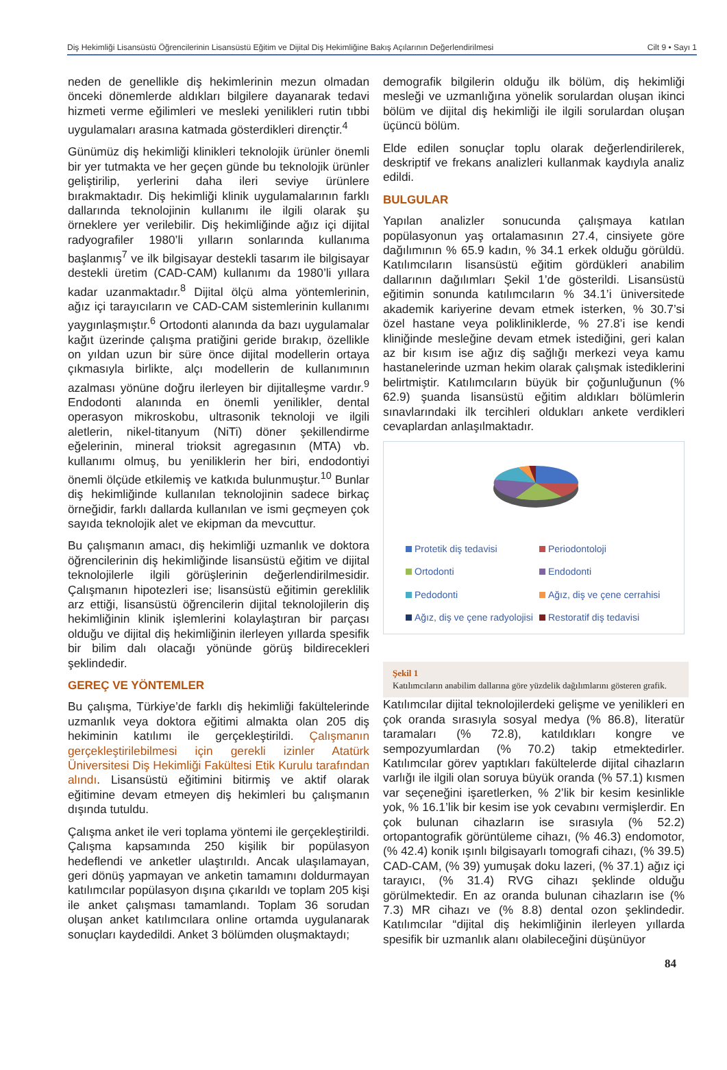Diş Hekimliği Lisansüstü Öğrencilerinin Lisansüstü Eğitim ve Dijital Diş Hekimliğine Bakış Açılarının Değerlendirilmesi Cilt 9 • Sayı 1
neden de genellikle diş hekimlerinin mezun olmadan önceki dönemlerde aldıkları bilgilere dayanarak tedavi hizmeti verme eğilimleri ve mesleki yenilikleri rutin tıbbi uygulamaları arasına katmada gösterdikleri dirençtir.<sup>4</sup>
Günümüz diş hekimliği klinikleri teknolojik ürünler önemli bir yer tutmakta ve her geçen günde bu teknolojik ürünler geliştirilip, yerlerini daha ileri seviye ürünlere bırakmaktadır. Diş hekimliği klinik uygulamalarının farklı dallarında teknolojinin kullanımı ile ilgili olarak şu örneklere yer verilebilir. Diş hekimliğinde ağız içi dijital radyografiler 1980’li yılların sonlarında kullanıma başlanmış<sup>7</sup> ve ilk bilgisayar destekli tasarım ile bilgisayar destekli üretim (CAD-CAM) kullanımı da 1980’li yıllara kadar uzanmaktadır.<sup>8</sup> Dijital ölçü alma yöntemlerinin, ağız içi tarayıcıların ve CAD-CAM sistemlerinin kullanımı yaygınlaşmıştır.<sup>6</sup> Ortodonti alanında da bazı uygulamalar kağıt üzerinde çalışma pratiğini geride bırakıp, özellikle on yıldan uzun bir süre önce dijital modellerin ortaya çıkmasıyla birlikte, alçı modellerin de kullanımının azalması yönüne doğru ilerleyen bir dijitalleşme vardır.<sup>9</sup> Endodonti alanında en önemli yenilikler, dental operasyon mikroskobu, ultrasonik teknoloji ve ilgili aletlerin, nikel-titanyum (NiTi) döner şekillendirme eğelerinin, mineral trioksit agregasının (MTA) vb. kullanımı olmuş, bu yeniliklerin her biri, endodontiyi önemli ölçüde etkilemiş ve katkıda bulunmuştur.<sup>10</sup> Bunlar diş hekimliğinde kullanılan teknolojinin sadece birkaç örneğidir, farklı dallarda kullanılan ve ismi geçmeyen çok sayıda teknolojik alet ve ekipman da mevcuttur.
Bu çalışmanın amacı, diş hekimliği uzmanlık ve doktora öğrencilerinin diş hekimliğinde lisansüstü eğitim ve dijital teknolojilerle ilgili görüşlerinin değerlendirilmesidir. Çalışmanın hipotezleri ise; lisansüstü eğitimin gereklilik arz ettiği, lisansüstü öğrencilerin dijital teknolojilerin diş hekimliğinin klinik işlemlerini kolaylaştıran bir parçası olduğu ve dijital diş hekimliğinin ilerleyen yıllarda spesifik bir bilim dalı olacağı yönünde görüş bildirecekleri şeklindedir.
GEREÇ VE YÖNTEMLER
Bu çalışma, Türkiye’de farklı diş hekimliği fakültelerinde uzmanlık veya doktora eğitimi almakta olan 205 diş hekiminin katılımı ile gerçekleştirildi. Çalışmanın gerçekleştirilebilmesi için gerekli izinler Atatürk Üniversitesi Diş Hekimliği Fakültesi Etik Kurulu tarafından alındı. Lisansüstü eğitimini bitirmiş ve aktif olarak eğitimine devam etmeyen diş hekimleri bu çalışmanın dışında tutuldu.
Çalışma anket ile veri toplama yöntemi ile gerçekleştirildi. Çalışma kapsamında 250 kişilik bir popülasyon hedeflendi ve anketler ulaştırıldı. Ancak ulaşılamayan, geri dönüş yapmayan ve anketin tamamını doldurmayan katılımcılar popülasyon dışına çıkarıldı ve toplam 205 kişi ile anket çalışması tamamlandı. Toplam 36 sorudan oluşan anket katılımcılara online ortamda uygulanarak sonuçları kaydedildi. Anket 3 bölümden oluşmaktaydı;
demografik bilgilerin olduğu ilk bölüm, diş hekimliği mesleği ve uzmanlığına yönelik sorulardan oluşan ikinci bölüm ve dijital diş hekimliği ile ilgili sorulardan oluşan üçüncü bölüm.
Elde edilen sonuçlar toplu olarak değerlendirilerek, deskriptif ve frekans analizleri kullanmak kaydıyla analiz edildi.
BULGULAR
Yapılan analizler sonucunda çalışmaya katılan popülasyonun yaş ortalamasının 27.4, cinsiyete göre dağılımının % 65.9 kadın, % 34.1 erkek olduğu görüldü. Katılımcıların lisansüstü eğitim gördükleri anabilim dallarının dağılımları Şekil 1’de gösterildi. Lisansüstü eğitimin sonunda katılımcıların % 34.1’i üniversitede akademik kariyerine devam etmek isterken, % 30.7’si özel hastane veya polikliniklerde, % 27.8’i ise kendi kliniğinde mesleğine devam etmek istediğini, geri kalan az bir kısım ise ağız diş sağlığı merkezi veya kamu hastanelerinde uzman hekim olarak çalışmak istediklerini belirtmiştir. Katılımcıların büyük bir çoğunluğunun (% 62.9) şuanda lisansüstü eğitim aldıkları bölümlerin sınavlarındaki ilk tercihleri oldukları ankete verdikleri cevaplardan anlaşılmaktadır.
Protetik diş tedavisi Periodontoloji Ortodonti Endodonti Pedodonti Ağız, diş ve çene cerrahisi Ağız, diş ve çene radyolojisi Restoratif diş tedavisi
Şekil 1
Katılımcıların anabilim dallarına göre yüzdelik dağılımlarını gösteren grafik.
Katılımcılar dijital teknolojilerdeki gelişme ve yenilikleri en çok oranda sırasıyla sosyal medya (% 86.8), literatür taramaları (% 72.8), katıldıkları kongre ve sempozyumlardan (% 70.2) takip etmektedirler. Katılımcılar görev yaptıkları fakültelerde dijital cihazların varlığı ile ilgili olan soruya büyük oranda (% 57.1) kısmen var seçeneğini işaretlerken, % 2’lik bir kesim kesinlikle yok, % 16.1’lik bir kesim ise yok cevabını vermişlerdir. En çok bulunan cihazların ise sırasıyla (% 52.2) ortopantografik görüntüleme cihazı, (% 46.3) endomotor, (% 42.4) konik ışınlı bilgisayarlı tomografi cihazı, (% 39.5) CAD-CAM, (% 39) yumuşak doku lazeri, (% 37.1) ağız içi tarayıcı, (% 31.4) RVG cihazı şeklinde olduğu görülmektedir. En az oranda bulunan cihazların ise (% 7.3) MR cihazı ve (% 8.8) dental ozon şeklindedir. Katılımcılar “dijital diş hekimliğinin ilerleyen yıllarda spesifik bir uzmanlık alanı olabileceğini düşünüyor
84